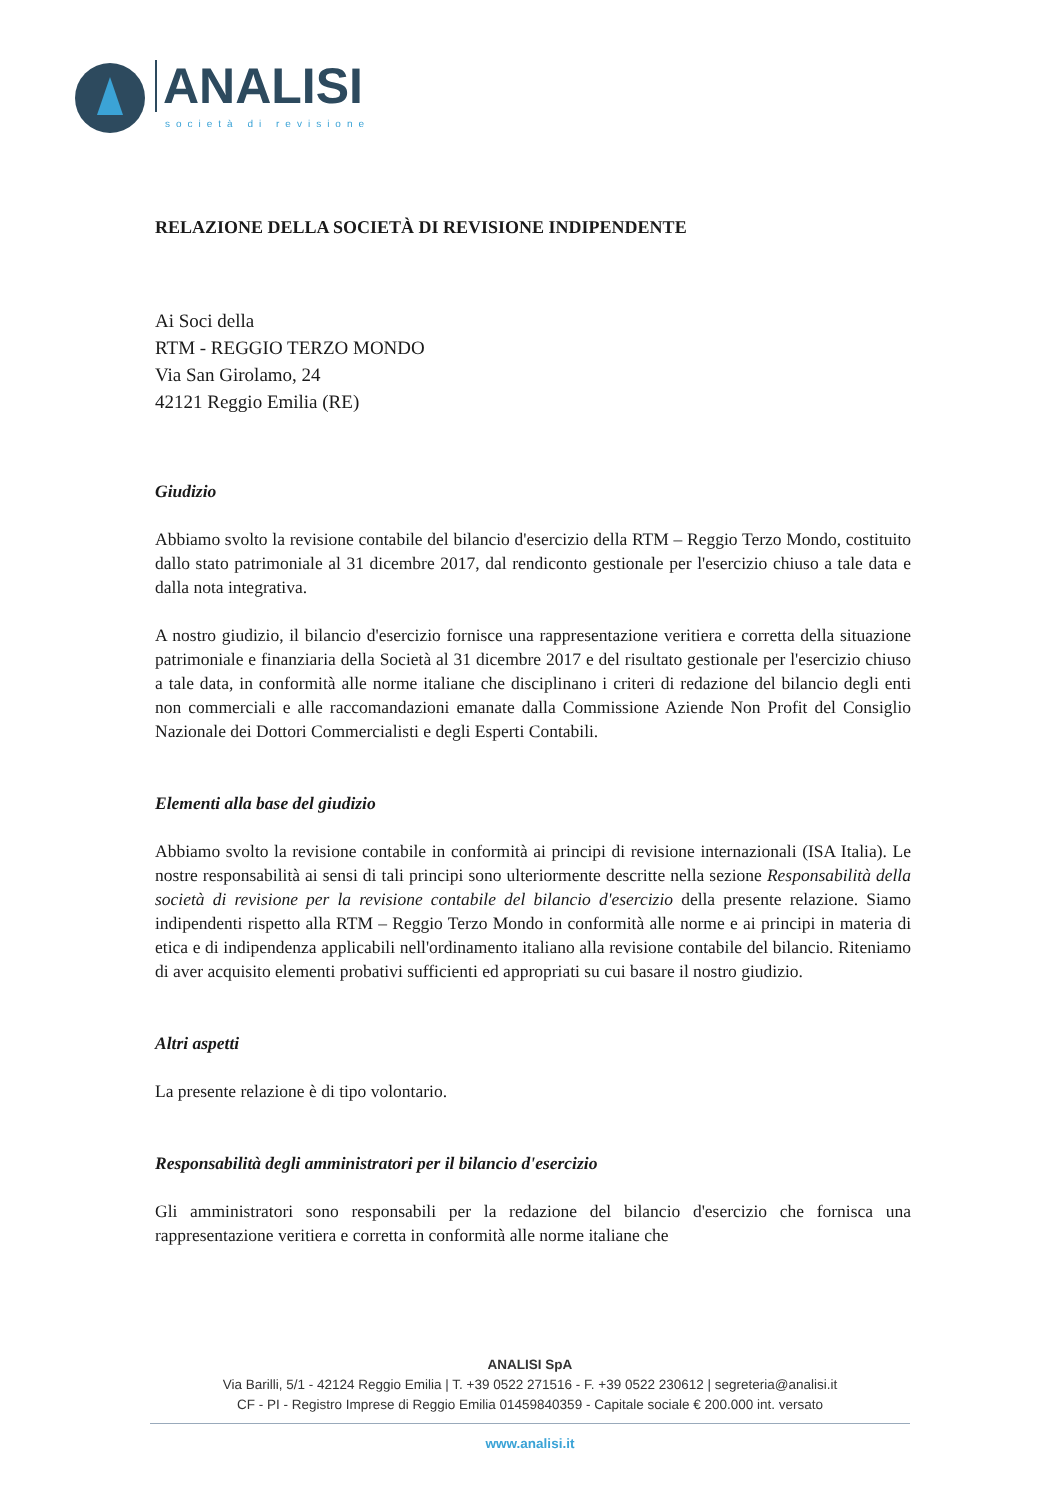ANALISI
società di revisione
RELAZIONE DELLA SOCIETÀ DI REVISIONE INDIPENDENTE
Ai Soci della
RTM - REGGIO TERZO MONDO
Via San Girolamo, 24
42121 Reggio Emilia (RE)
Giudizio
Abbiamo svolto la revisione contabile del bilancio d'esercizio della RTM – Reggio Terzo Mondo, costituito dallo stato patrimoniale al 31 dicembre 2017, dal rendiconto gestionale per l'esercizio chiuso a tale data e dalla nota integrativa.
A nostro giudizio, il bilancio d'esercizio fornisce una rappresentazione veritiera e corretta della situazione patrimoniale e finanziaria della Società al 31 dicembre 2017 e del risultato gestionale per l'esercizio chiuso a tale data, in conformità alle norme italiane che disciplinano i criteri di redazione del bilancio degli enti non commerciali e alle raccomandazioni emanate dalla Commissione Aziende Non Profit del Consiglio Nazionale dei Dottori Commercialisti e degli Esperti Contabili.
Elementi alla base del giudizio
Abbiamo svolto la revisione contabile in conformità ai principi di revisione internazionali (ISA Italia). Le nostre responsabilità ai sensi di tali principi sono ulteriormente descritte nella sezione Responsabilità della società di revisione per la revisione contabile del bilancio d'esercizio della presente relazione. Siamo indipendenti rispetto alla RTM – Reggio Terzo Mondo in conformità alle norme e ai principi in materia di etica e di indipendenza applicabili nell'ordinamento italiano alla revisione contabile del bilancio. Riteniamo di aver acquisito elementi probativi sufficienti ed appropriati su cui basare il nostro giudizio.
Altri aspetti
La presente relazione è di tipo volontario.
Responsabilità degli amministratori per il bilancio d'esercizio
Gli amministratori sono responsabili per la redazione del bilancio d'esercizio che fornisca una rappresentazione veritiera e corretta in conformità alle norme italiane che
ANALISI SpA
Via Barilli, 5/1 - 42124 Reggio Emilia | T. +39 0522 271516 - F. +39 0522 230612 | segreteria@analisi.it
CF - PI - Registro Imprese di Reggio Emilia 01459840359 - Capitale sociale € 200.000 int. versato
www.analisi.it